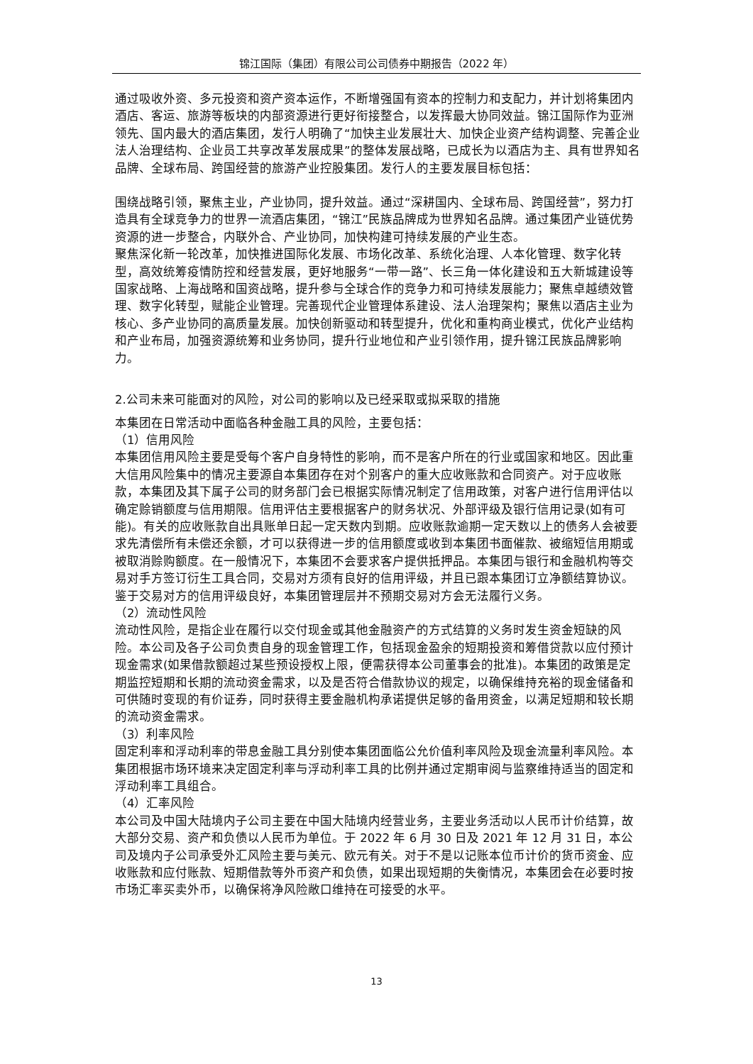锦江国际（集团）有限公司公司债券中期报告（2022 年）
通过吸收外资、多元投资和资产资本运作，不断增强国有资本的控制力和支配力，并计划将集团内酒店、客运、旅游等板块的内部资源进行更好衔接整合，以发挥最大协同效益。锦江国际作为亚洲领先、国内最大的酒店集团，发行人明确了“加快主业发展壮大、加快企业资产结构调整、完善企业法人治理结构、企业员工共享改革发展成果”的整体发展战略，已成长为以酒店为主、具有世界知名品牌、全球布局、跨国经营的旅游产业控股集团。发行人的主要发展目标包括：
围绕战略引领，聚焦主业，产业协同，提升效益。通过“深耕国内、全球布局、跨国经营”，努力打造具有全球竞争力的世界一流酒店集团，“锦江”民族品牌成为世界知名品牌。通过集团产业链优势资源的进一步整合，内联外合、产业协同，加快构建可持续发展的产业生态。
聚焦深化新一轮改革，加快推进国际化发展、市场化改革、系统化治理、人本化管理、数字化转型，高效统筹疫情防控和经营发展，更好地服务“一带一路”、长三角一体化建设和五大新城建设等国家战略、上海战略和国资战略，提升参与全球合作的竞争力和可持续发展能力；聚焦卓越绩效管理、数字化转型，赋能企业管理。完善现代企业管理体系建设、法人治理架构；聚焦以酒店主业为核心、多产业协同的高质量发展。加快创新驱动和转型提升，优化和重构商业模式，优化产业结构和产业布局，加强资源统筹和业务协同，提升行业地位和产业引领作用，提升锦江民族品牌影响力。
2.公司未来可能面对的风险，对公司的影响以及已经采取或拟采取的措施
本集团在日常活动中面临各种金融工具的风险，主要包括：
（1）信用风险
本集团信用风险主要是受每个客户自身特性的影响，而不是客户所在的行业或国家和地区。因此重大信用风险集中的情况主要源自本集团存在对个别客户的重大应收账款和合同资产。对于应收账款，本集团及其下属子公司的财务部门会已根据实际情况制定了信用政策，对客户进行信用评估以确定赊销额度与信用期限。信用评估主要根据客户的财务状况、外部评级及银行信用记录(如有可能)。有关的应收账款自出具账单日起一定天数内到期。应收账款逾期一定天数以上的债务人会被要求先清偿所有未偿还余额，才可以获得进一步的信用额度或收到本集团书面催款、被缩短信用期或被取消赊购额度。在一般情况下，本集团不会要求客户提供抵押品。本集团与银行和金融机构等交易对手方签订衍生工具合同，交易对方须有良好的信用评级，并且已跟本集团订立净额结算协议。鉴于交易对方的信用评级良好，本集团管理层并不预期交易对方会无法履行义务。
（2）流动性风险
流动性风险，是指企业在履行以交付现金或其他金融资产的方式结算的义务时发生资金短缺的风险。本公司及各子公司负责自身的现金管理工作，包括现金盈余的短期投资和筹借贷款以应付预计现金需求(如果借款额超过某些预设授权上限，便需获得本公司董事会的批准)。本集团的政策是定期监控短期和长期的流动资金需求，以及是否符合借款协议的规定，以确保维持充裕的现金储备和可供随时变现的有价证券，同时获得主要金融机构承诺提供足够的备用资金，以满足短期和较长期的流动资金需求。
（3）利率风险
固定利率和浮动利率的带息金融工具分别使本集团面临公允价值利率风险及现金流量利率风险。本集团根据市场环境来决定固定利率与浮动利率工具的比例并通过定期审阅与监察维持适当的固定和浮动利率工具组合。
（4）汇率风险
本公司及中国大陆境内子公司主要在中国大陆境内经营业务，主要业务活动以人民币计价结算，故大部分交易、资产和负债以人民币为单位。于 2022 年 6 月 30 日及 2021 年 12 月 31 日，本公司及境内子公司承受外汇风险主要与美元、欧元有关。对于不是以记账本位币计价的货币资金、应收账款和应付账款、短期借款等外币资产和负债，如果出现短期的失衡情况，本集团会在必要时按市场汇率买卖外币，以确保将净风险敞口维持在可接受的水平。
13